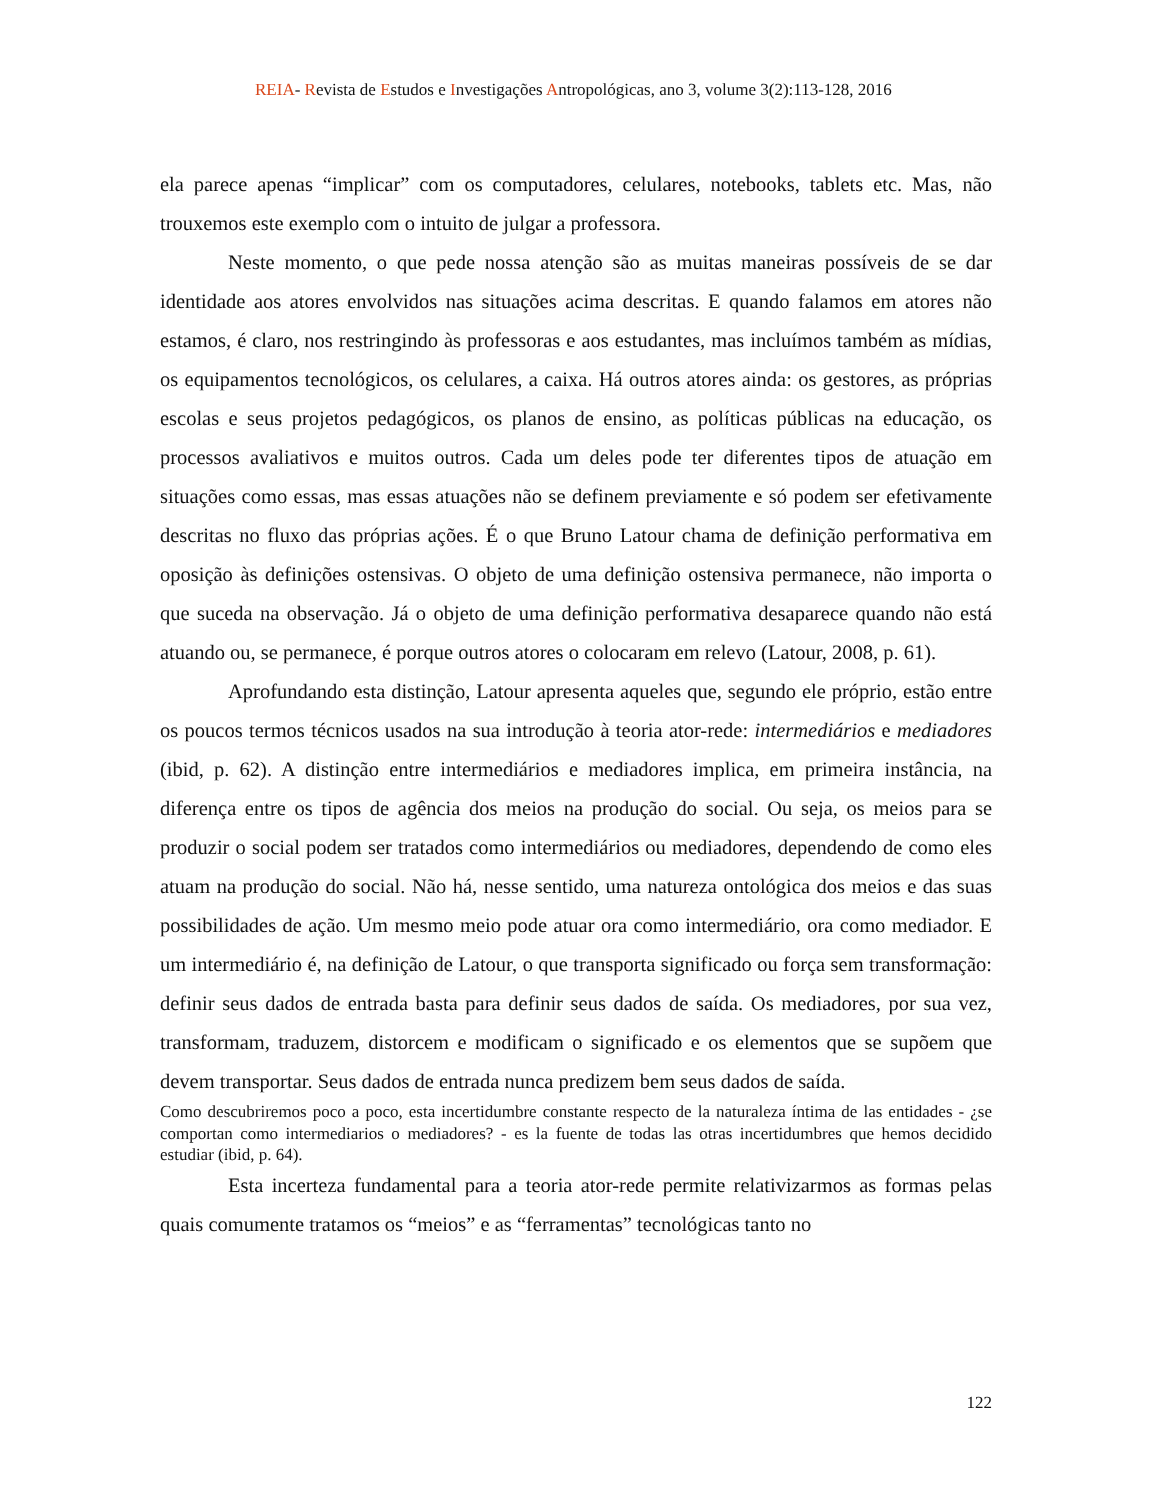REIA- Revista de Estudos e Investigações Antropológicas, ano 3, volume 3(2):113-128, 2016
ela parece apenas “implicar” com os computadores, celulares, notebooks, tablets etc. Mas, não trouxemos este exemplo com o intuito de julgar a professora.
Neste momento, o que pede nossa atenção são as muitas maneiras possíveis de se dar identidade aos atores envolvidos nas situações acima descritas. E quando falamos em atores não estamos, é claro, nos restringindo às professoras e aos estudantes, mas incluímos também as mídias, os equipamentos tecnológicos, os celulares, a caixa. Há outros atores ainda: os gestores, as próprias escolas e seus projetos pedagógicos, os planos de ensino, as políticas públicas na educação, os processos avaliativos e muitos outros. Cada um deles pode ter diferentes tipos de atuação em situações como essas, mas essas atuações não se definem previamente e só podem ser efetivamente descritas no fluxo das próprias ações. É o que Bruno Latour chama de definição performativa em oposição às definições ostensivas. O objeto de uma definição ostensiva permanece, não importa o que suceda na observação. Já o objeto de uma definição performativa desaparece quando não está atuando ou, se permanece, é porque outros atores o colocaram em relevo (Latour, 2008, p. 61).
Aprofundando esta distinção, Latour apresenta aqueles que, segundo ele próprio, estão entre os poucos termos técnicos usados na sua introdução à teoria ator-rede: intermediários e mediadores (ibid, p. 62). A distinção entre intermediários e mediadores implica, em primeira instância, na diferença entre os tipos de agência dos meios na produção do social. Ou seja, os meios para se produzir o social podem ser tratados como intermediários ou mediadores, dependendo de como eles atuam na produção do social. Não há, nesse sentido, uma natureza ontológica dos meios e das suas possibilidades de ação. Um mesmo meio pode atuar ora como intermediário, ora como mediador. E um intermediário é, na definição de Latour, o que transporta significado ou força sem transformação: definir seus dados de entrada basta para definir seus dados de saída. Os mediadores, por sua vez, transformam, traduzem, distorcem e modificam o significado e os elementos que se supõem que devem transportar. Seus dados de entrada nunca predizem bem seus dados de saída.
Como descubriremos poco a poco, esta incertidumbre constante respecto de la naturaleza íntima de las entidades - ¿se comportan como intermediarios o mediadores? - es la fuente de todas las otras incertidumbres que hemos decidido estudiar (ibid, p. 64).
Esta incerteza fundamental para a teoria ator-rede permite relativizarmos as formas pelas quais comumente tratamos os “meios” e as “ferramentas” tecnológicas tanto no
122